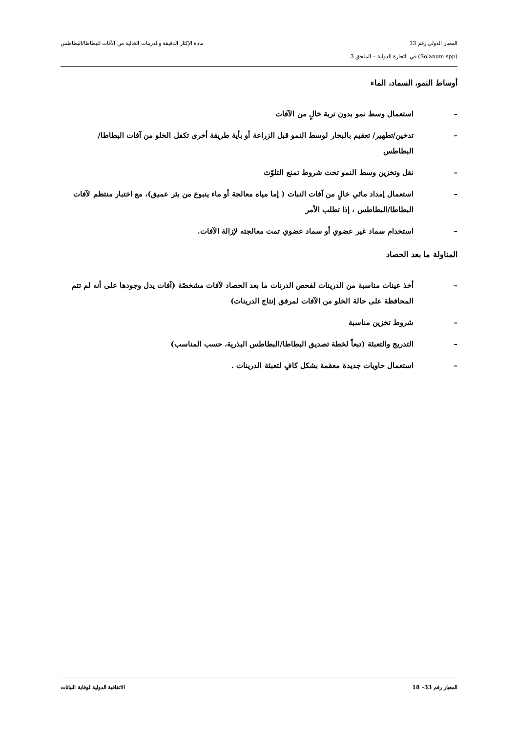المعيار الدولي رقم 33 مادة الإكثار الدقيقة والدرينات الخالية من الآفات للبطاطا/البطاطس
(Solanum spp) في التجارة الدولية – الملحق 3
أوساط النمو، السماد، الماء
– استعمال وسط نمو بدون تربة خالٍ من الآفات
– تدخين/تطهير/ تعقيم بالبخار لوسط النمو قبل الزراعة أو بأية طريقة أخرى تكفل الخلو من آفات البطاطا/البطاطس
– نقل وتخزين وسط النمو تحت شروط تمنع التلوّث
– استعمال إمداد مائي خالٍ من آفات النبات ( إما مياه معالجة أو ماء ينبوع من بئر عميق)، مع اختبار منتظم لآفات البطاطا/البطاطس ، إذا تطلب الأمر
– استخدام سماد غير عضوي أو سماد عضوي تمت معالجته لإزالة الآفات.
المناولة ما بعد الحصاد
– أخذ عينات مناسبة من الدرينات لفحص الدرنات ما بعد الحصاد لآفات مشخصّة (آفات يدل وجودها على أنه لم تتم المحافظة على حالة الخلو من الآفات لمرفق إنتاج الدرينات)
– شروط تخزين مناسبة
– التدريج والتعبئة (تبعاً لخطة تصديق البطاطا/البطاطس البذرية، حسب المناسب)
– استعمال حاويات جديدة معقمة بشكل كافٍ لتعبئة الدرينات .
المعيار رقم 33– 18 الاتفاقية الدولية لوقاية النباتات